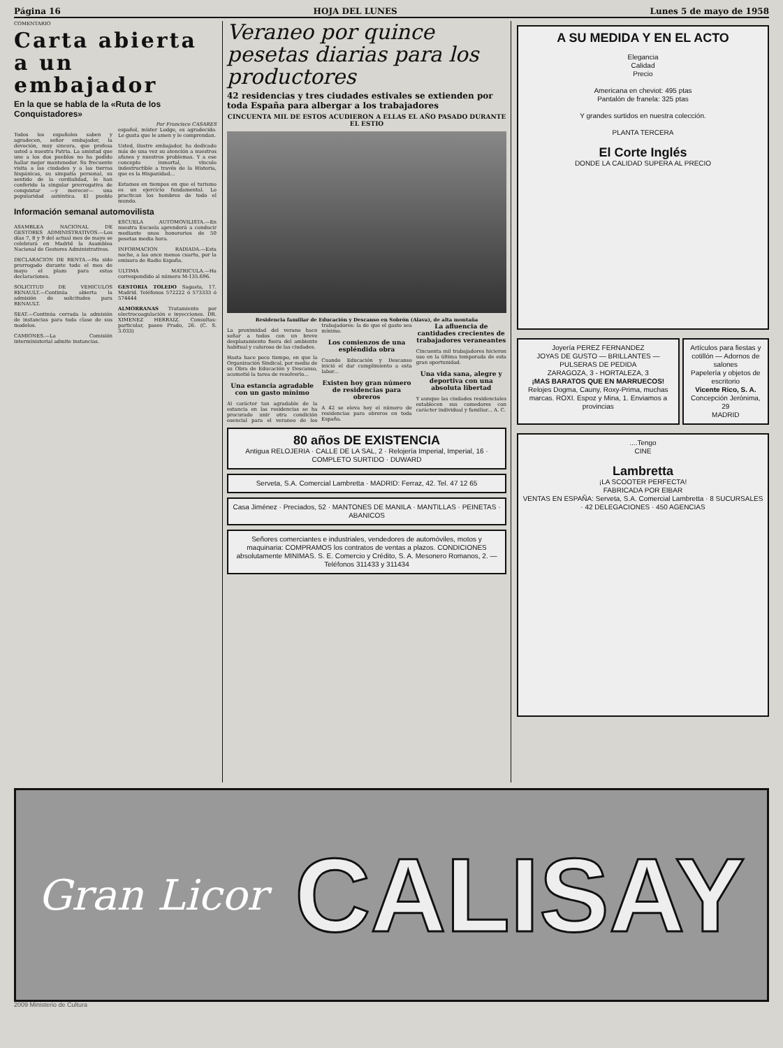Página 16 HOJA DEL LUNES Lunes 5 de mayo de 1958
COMENTARIO
Carta abierta a un embajador
En la que se habla de la «Ruta de los Conquistadores»
Por Francisco CASARES
Todos los españoles saben y agradecen, señor embajador, la devoción, muy sincera, que profesa usted a nuestra Patria. La amistad que une a los dos pueblos no ha podido hallar mejor mantenedor. Su frecuente visita a las ciudades y a las tierras hispánicas, su simpatía personal, su sentido de la cordialidad, le han conferido la singular prerrogativa de conquistar —y merecer— una popularidad auténtica. El pueblo español, míster Lodge, es agradecido. Le gusta que le amen y le comprendan.
Usted, ilustre embajador, ha dedicado más de una vez su atención a nuestros afanes y nuestros problemas. Y a ese concepto inmortal, vínculo indestructible a través de la Historia, que es la Hispanidad...
Estamos en tiempos en que el turismo es un ejercicio fundamental. Lo practican los hombres de todo el mundo.
Información semanal automovilista
ASAMBLEA NACIONAL DE GESTORES ADMINISTRATIVOS.—Los días 7, 8 y 9 del actual mes de mayo se celebrará en Madrid la Asamblea Nacional de Gestores Administrativos.
DECLARACION DE RENTA.—Ha sido prorrogado durante todo el mes de mayo el plazo para estas declaraciones.
SOLICITUD DE VEHICULOS RENAULT.—Continúa abierta la admisión de solicitudes para RENAULT.
SEAT.—Continúa cerrada la admisión de instancias para toda clase de sus modelos.
CAMIONES.—La Comisión interministerial admite instancias.
ESCUELA AUTOMOVILISTA.—En nuestra Escuela aprenderá a conducir mediante unos honorarios de 50 pesetas media hora.
INFORMACION RADIADA.—Esta noche, a las once menos cuarto, por la emisora de Radio España.
ULTIMA MATRICULA.—Ha correspondido al número M-135.696.
GESTORIA TOLEDO Sagasta, 17. Madrid. Teléfonos 572222 ó 573333 ó 574444
ALMORRANAS Tratamiento por electrocoagulación e inyecciones. DR. XIMENEZ HERRAIZ. Consultas: particular, paseo Prado, 26. (C. S. 3.033)
Veraneo por quince pesetas diarias para los productores
42 residencias y tres ciudades estivales se extienden por toda España para albergar a los trabajadores
CINCUENTA MIL DE ESTOS ACUDIERON A ELLAS EL AÑO PASADO DURANTE EL ESTIO
Residencia familiar de Educación y Descanso en Sobrón (Alava), de alta montaña
La proximidad del verano hace soñar a todos con un breve desplazamiento fuera del ambiente habitual y caluroso de las ciudades.
Hasta hace poco tiempo, en que la Organización Sindical, por medio de su Obra de Educación y Descanso, acometió la tarea de resolverlo...
Una estancia agradable con un gasto mínimo
Al carácter tan agradable de la estancia en las residencias se ha procurado unir otra condición esencial para el veraneo de los trabajadores: la de que el gasto sea mínimo.
Los comienzos de una espléndida obra
Cuando Educación y Descanso inició el dar cumplimiento a esta labor...
Existen hoy gran número de residencias para obreros
A 42 se eleva hoy el número de residencias para obreros en toda España.
La afluencia de cantidades crecientes de trabajadores veraneantes
Cincuenta mil trabajadores hicieron uso en la última temporada de esta gran oportunidad.
Una vida sana, alegre y deportiva con una absoluta libertad
Y aunque las ciudades residenciales establecen sus comedores con carácter individual y familiar... A. C.
80 años DE EXISTENCIA
Antigua RELOJERIA · CALLE DE LA SAL, 2 · Relojería Imperial, Imperial, 16 · COMPLETO SURTIDO · DUWARD
Serveta, S.A. Comercial Lambretta · MADRID: Ferraz, 42. Tel. 47 12 65
Casa Jiménez · Preciados, 52 · MANTONES DE MANILA · MANTILLAS · PEINETAS · ABANICOS
Señores comerciantes e industriales, vendedores de automóviles, motos y maquinaria: COMPRAMOS los contratos de ventas a plazos. CONDICIONES absolutamente MINIMAS. S. E. Comercio y Crédito, S. A. Mesonero Romanos, 2. — Teléfonos 311433 y 311434
A SU MEDIDA Y EN EL ACTO
Elegancia
Calidad
Precio
Americana en cheviot: 495 ptas
Pantalón de franela: 325 ptas
Y grandes surtidos en nuestra colección.
PLANTA TERCERA
El Corte Inglés
DONDE LA CALIDAD SUPERA AL PRECIO
Joyería PEREZ FERNANDEZ
JOYAS DE GUSTO — BRILLANTES — PULSERAS DE PEDIDA
ZARAGOZA, 3 - HORTALEZA, 3
¡MAS BARATOS QUE EN MARRUECOS!
Relojes Dogma, Cauny, Roxy-Prima, muchas marcas. ROXI. Espoz y Mina, 1. Enviamos a provincias
Artículos para fiestas y cotillón — Adornos de salones
Papelería y objetos de escritorio
Vicente Rico, S. A.
Concepción Jerónima, 29
MADRID
....Tengo
CINE
Lambretta
¡LA SCOOTER PERFECTA!
FABRICADA POR EIBAR
VENTAS EN ESPAÑA: Serveta, S.A. Comercial Lambretta · 8 SUCURSALES · 42 DELEGACIONES · 450 AGENCIAS
Gran Licor CALISAY
2009 Ministerio de Cultura